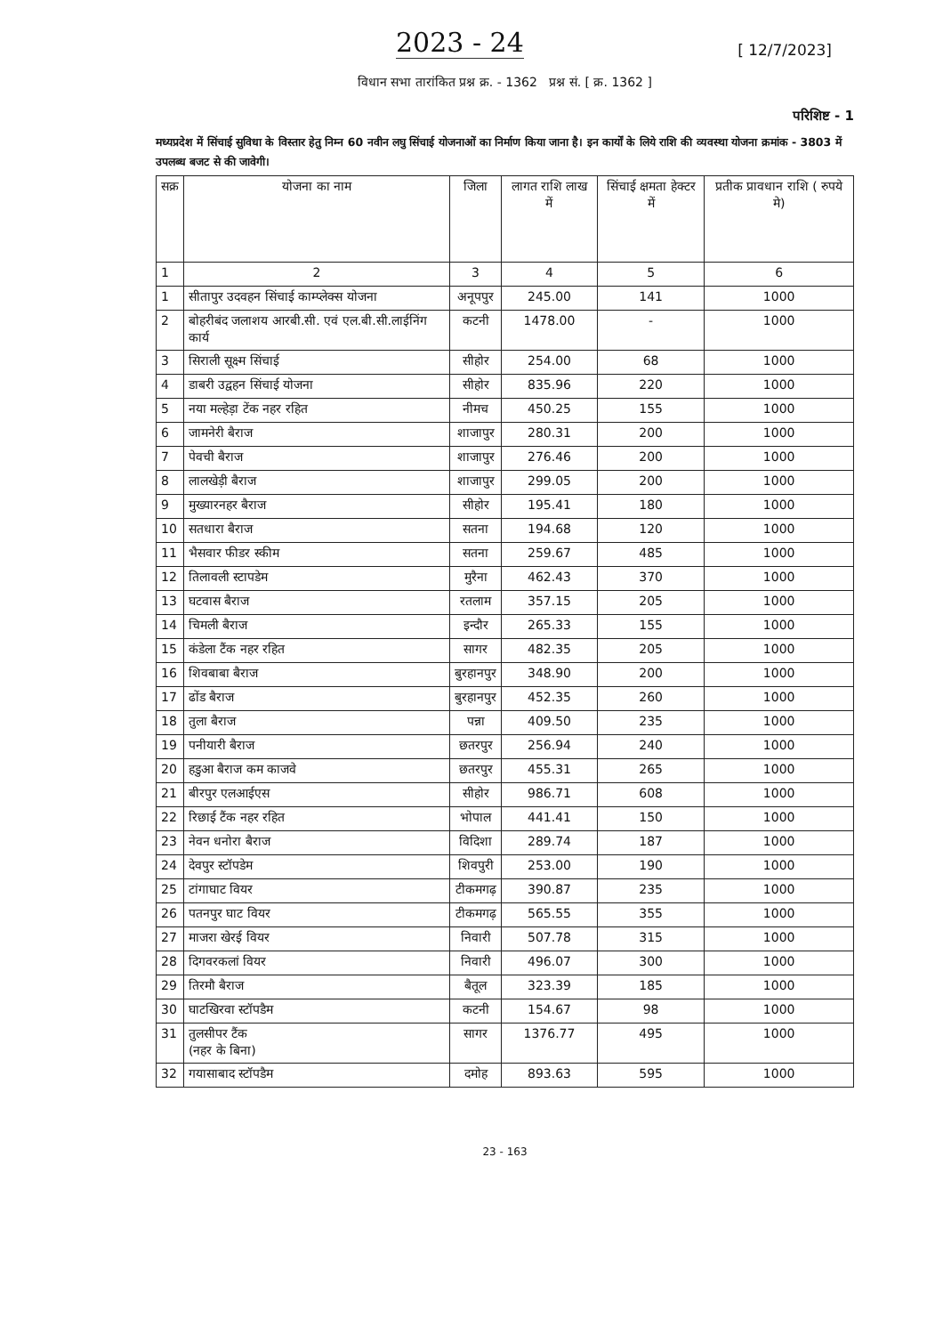2023 - 24
[ 12/7/2023]
विधान सभा तारांकित प्रश्न क्र. - 1362 प्रश्न सं. [ क्र. 1362 ]
परिशिष्ट - 1
मध्यप्रदेश में सिंचाई सुविधा के विस्तार हेतु निम्न 60 नवीन लघु सिंचाई योजनाओं का निर्माण किया जाना है। इन कार्यों के लिये राशि की व्यवस्था योजना क्रमांक - 3803 में उपलब्ध बजट से की जावेगी।
| सक्र | योजना का नाम | जिला | लागत राशि लाख में | सिंचाई क्षमता हेक्टर में | प्रतीक प्रावधान राशि ( रुपये मे) |
| --- | --- | --- | --- | --- | --- |
| 1 | 2 | 3 | 4 | 5 | 6 |
| 1 | सीतापुर उदवहन सिंचाई काम्प्लेक्स योजना | अनूपपुर | 245.00 | 141 | 1000 |
| 2 | बोहरीबंद जलाशय आरबी.सी. एवं एल.बी.सी.लाईनिंग कार्य | कटनी | 1478.00 | - | 1000 |
| 3 | सिराली सूक्ष्म सिंचाई | सीहोर | 254.00 | 68 | 1000 |
| 4 | डाबरी उद्वहन सिंचाई योजना | सीहोर | 835.96 | 220 | 1000 |
| 5 | नया मल्हेड़ा टेंक नहर रहित | नीमच | 450.25 | 155 | 1000 |
| 6 | जामनेरी बैराज | शाजापुर | 280.31 | 200 | 1000 |
| 7 | पेवची बैराज | शाजापुर | 276.46 | 200 | 1000 |
| 8 | लालखेड़ी बैराज | शाजापुर | 299.05 | 200 | 1000 |
| 9 | मुख्यारनहर बैराज | सीहोर | 195.41 | 180 | 1000 |
| 10 | सतधारा बैराज | सतना | 194.68 | 120 | 1000 |
| 11 | भैसवार फीडर स्कीम | सतना | 259.67 | 485 | 1000 |
| 12 | तिलावली स्टापडेम | मुरैना | 462.43 | 370 | 1000 |
| 13 | घटवास बैराज | रतलाम | 357.15 | 205 | 1000 |
| 14 | चिमली बैराज | इन्दौर | 265.33 | 155 | 1000 |
| 15 | कंडेला टैंक नहर रहित | सागर | 482.35 | 205 | 1000 |
| 16 | शिवबाबा बैराज | बुरहानपुर | 348.90 | 200 | 1000 |
| 17 | ढोंड बैराज | बुरहानपुर | 452.35 | 260 | 1000 |
| 18 | तुला बैराज | पन्ना | 409.50 | 235 | 1000 |
| 19 | पनीयारी बैराज | छतरपुर | 256.94 | 240 | 1000 |
| 20 | हडुआ बैराज कम काजवे | छतरपुर | 455.31 | 265 | 1000 |
| 21 | बीरपुर एलआईएस | सीहोर | 986.71 | 608 | 1000 |
| 22 | रिछाई टैंक नहर रहित | भोपाल | 441.41 | 150 | 1000 |
| 23 | नेवन धनोरा बैराज | विदिशा | 289.74 | 187 | 1000 |
| 24 | देवपुर स्टॉपडेम | शिवपुरी | 253.00 | 190 | 1000 |
| 25 | टांगाघाट वियर | टीकमगढ़ | 390.87 | 235 | 1000 |
| 26 | पतनपुर घाट वियर | टीकमगढ़ | 565.55 | 355 | 1000 |
| 27 | माजरा खेरई वियर | निवारी | 507.78 | 315 | 1000 |
| 28 | दिगवरकलां वियर | निवारी | 496.07 | 300 | 1000 |
| 29 | तिरमौ बैराज | बैतूल | 323.39 | 185 | 1000 |
| 30 | घाटखिरवा स्टॉपडैम | कटनी | 154.67 | 98 | 1000 |
| 31 | तुलसीपर टैंक (नहर के बिना) | सागर | 1376.77 | 495 | 1000 |
| 32 | गयासाबाद स्टॉपडैम | दमोह | 893.63 | 595 | 1000 |
23 - 163